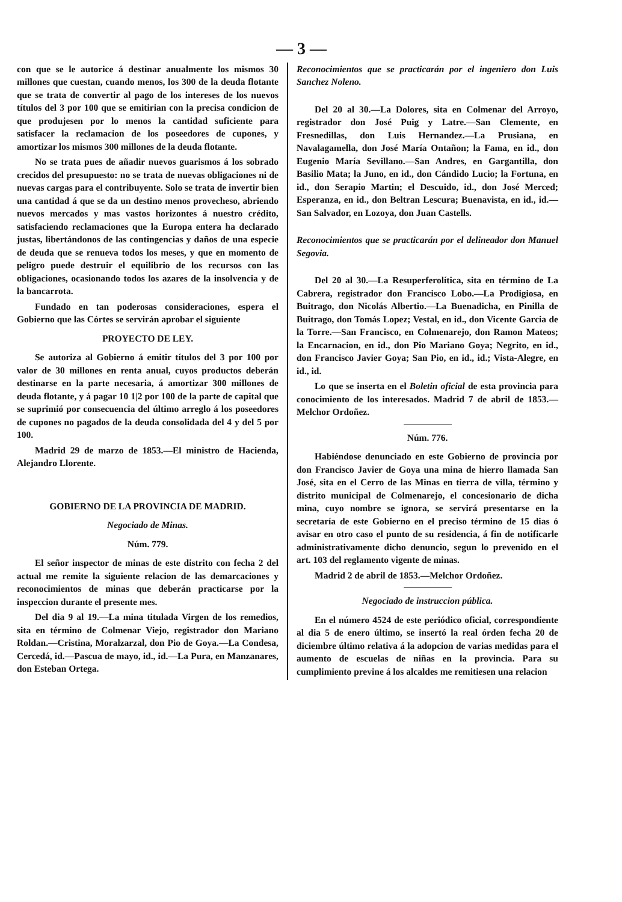— 3 —
con que se le autorice á destinar anualmente los mismos 30 millones que cuestan, cuando menos, los 300 de la deuda flotante que se trata de convertir al pago de los intereses de los nuevos títulos del 3 por 100 que se emitirian con la precisa condicion de que produjesen por lo menos la cantidad suficiente para satisfacer la reclamacion de los poseedores de cupones, y amortizar los mismos 300 millones de la deuda flotante.
No se trata pues de añadir nuevos guarismos á los sobrado crecidos del presupuesto: no se trata de nuevas obligaciones ni de nuevas cargas para el contribuyente. Solo se trata de invertir bien una cantidad á que se da un destino menos provecheso, abriendo nuevos mercados y mas vastos horizontes á nuestro crédito, satisfaciendo reclamaciones que la Europa entera ha declarado justas, libertándonos de las contingencias y daños de una especie de deuda que se renueva todos los meses, y que en momento de peligro puede destruir el equilibrio de los recursos con las obligaciones, ocasionando todos los azares de la insolvencia y de la bancarrota.
Fundado en tan poderosas consideraciones, espera el Gobierno que las Córtes se servirán aprobar el siguiente
PROYECTO DE LEY.
Se autoriza al Gobierno á emitir títulos del 3 por 100 por valor de 30 millones en renta anual, cuyos productos deberán destinarse en la parte necesaria, á amortizar 300 millones de deuda flotante, y á pagar 10 1|2 por 100 de la parte de capital que se suprimió por consecuencia del último arreglo á los poseedores de cupones no pagados de la deuda consolidada del 4 y del 5 por 100.
Madrid 29 de marzo de 1853.—El ministro de Hacienda, Alejandro Llorente.
GOBIERNO DE LA PROVINCIA DE MADRID.
Negociado de Minas.
Núm. 779.
El señor inspector de minas de este distrito con fecha 2 del actual me remite la siguiente relacion de las demarcaciones y reconocimientos de minas que deberán practicarse por la inspeccion durante el presente mes.
Del dia 9 al 19.—La mina titulada Virgen de los remedios, sita en término de Colmenar Viejo, registrador don Mariano Roldan.—Cristina, Moralzarzal, don Pio de Goya.—La Condesa, Cercedá, id.—Pascua de mayo, id., id.—La Pura, en Manzanares, don Esteban Ortega.
Reconocimientos que se practicarán por el ingeniero don Luis Sanchez Noleno.
Del 20 al 30.—La Dolores, sita en Colmenar del Arroyo, registrador don José Puig y Latre.—San Clemente, en Fresnedillas, don Luis Hernandez.—La Prusiana, en Navalagamella, don José María Ontañon; la Fama, en id., don Eugenio María Sevillano.—San Andres, en Gargantilla, don Basilio Mata; la Juno, en id., don Cándido Lucio; la Fortuna, en id., don Serapio Martin; el Descuido, id., don José Merced; Esperanza, en id., don Beltran Lescura; Buenavista, en id., id.—San Salvador, en Lozoya, don Juan Castells.
Reconocimientos que se practicarán por el delineador don Manuel Segovia.
Del 20 al 30.—La Resuperferolítica, sita en término de La Cabrera, registrador don Francisco Lobo.—La Prodigiosa, en Buitrago, don Nicolás Albertio.—La Buenadicha, en Pinilla de Buitrago, don Tomás Lopez; Vestal, en id., don Vicente Garcia de la Torre.—San Francisco, en Colmenarejo, don Ramon Mateos; la Encarnacion, en id., don Pio Mariano Goya; Negrito, en id., don Francisco Javier Goya; San Pio, en id., id.; Vista-Alegre, en id., id.
Lo que se inserta en el Boletin oficial de esta provincia para conocimiento de los interesados. Madrid 7 de abril de 1853.—Melchor Ordoñez.
Núm. 776.
Habiéndose denunciado en este Gobierno de provincia por don Francisco Javier de Goya una mina de hierro llamada San José, sita en el Cerro de las Minas en tierra de villa, término y distrito municipal de Colmenarejo, el concesionario de dicha mina, cuyo nombre se ignora, se servirá presentarse en la secretaría de este Gobierno en el preciso término de 15 dias ó avisar en otro caso el punto de su residencia, á fin de notificarle administrativamente dicho denuncio, segun lo prevenido en el art. 103 del reglamento vigente de minas.
Madrid 2 de abril de 1853.—Melchor Ordoñez.
Negociado de instruccion pública.
En el número 4524 de este periódico oficial, correspondiente al dia 5 de enero último, se insertó la real órden fecha 20 de diciembre último relativa á la adopcion de varias medidas para el aumento de escuelas de niñas en la provincia. Para su cumplimiento previne á los alcaldes me remitiesen una relacion